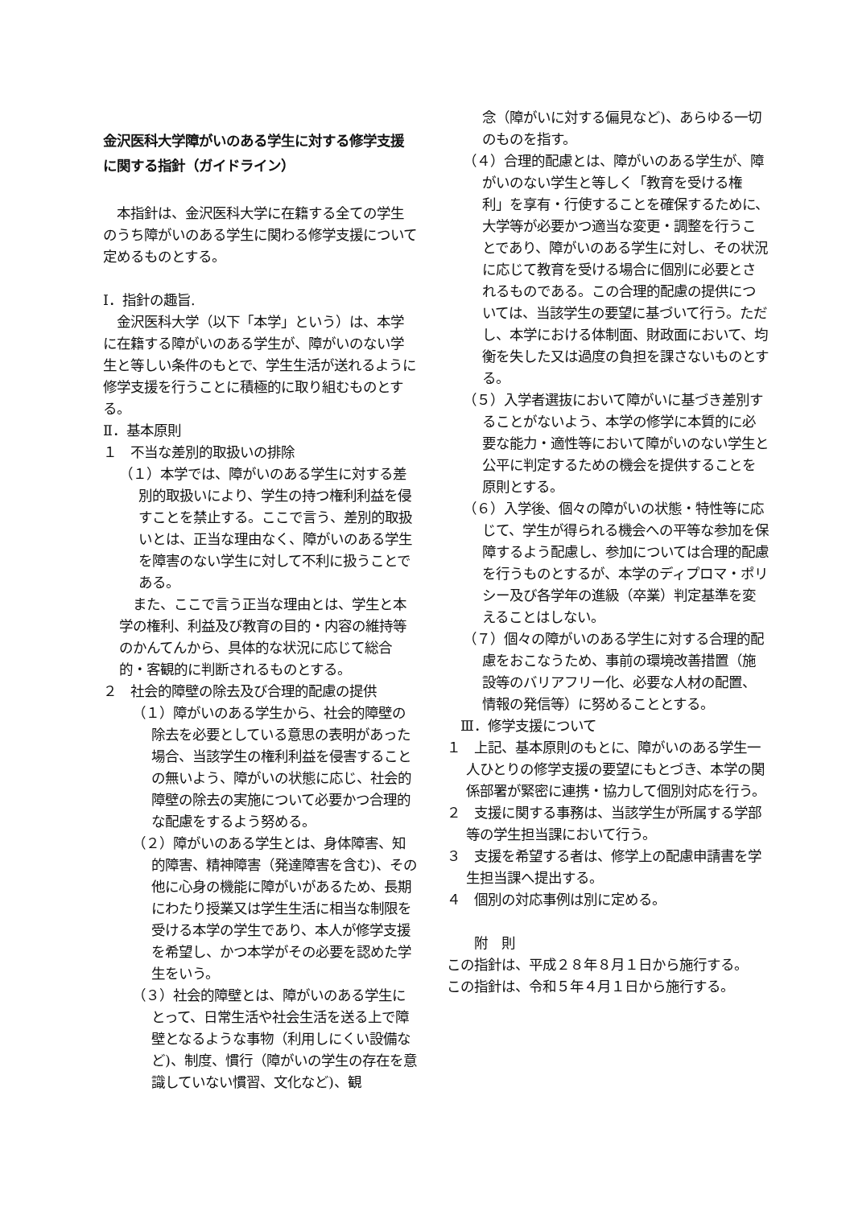金沢医科大学障がいのある学生に対する修学支援に関する指針（ガイドライン）
　本指針は、金沢医科大学に在籍する全ての学生のうち障がいのある学生に関わる修学支援について定めるものとする。
Ⅰ．指針の趣旨.
　金沢医科大学（以下「本学」という）は、本学に在籍する障がいのある学生が、障がいのない学生と等しい条件のもとで、学生生活が送れるように修学支援を行うことに積極的に取り組むものとする。
Ⅱ．基本原則
１　不当な差別的取扱いの排除
（１）本学では、障がいのある学生に対する差別的取扱いにより、学生の持つ権利利益を侵すことを禁止する。ここで言う、差別的取扱いとは、正当な理由なく、障がいのある学生を障害のない学生に対して不利に扱うことである。
　また、ここで言う正当な理由とは、学生と本学の権利、利益及び教育の目的・内容の維持等のかんてんから、具体的な状況に応じて総合的・客観的に判断されるものとする。
２　社会的障壁の除去及び合理的配慮の提供
（１）障がいのある学生から、社会的障壁の除去を必要としている意思の表明があった場合、当該学生の権利利益を侵害することの無いよう、障がいの状態に応じ、社会的障壁の除去の実施について必要かつ合理的な配慮をするよう努める。
（２）障がいのある学生とは、身体障害、知的障害、精神障害（発達障害を含む)、その他に心身の機能に障がいがあるため、長期にわたり授業又は学生生活に相当な制限を受ける本学の学生であり、本人が修学支援を希望し、かつ本学がその必要を認めた学生をいう。
（３）社会的障壁とは、障がいのある学生にとって、日常生活や社会生活を送る上で障壁となるような事物（利用しにくい設備など)、制度、慣行（障がいの学生の存在を意識していない慣習、文化など)、観
念（障がいに対する偏見など)、あらゆる一切のものを指す。
（４）合理的配慮とは、障がいのある学生が、障がいのない学生と等しく「教育を受ける権利」を享有・行使することを確保するために、大学等が必要かつ適当な変更・調整を行うことであり、障がいのある学生に対し、その状況に応じて教育を受ける場合に個別に必要とされるものである。この合理的配慮の提供については、当該学生の要望に基づいて行う。ただし、本学における体制面、財政面において、均衡を失した又は過度の負担を課さないものとする。
（５）入学者選抜において障がいに基づき差別することがないよう、本学の修学に本質的に必要な能力・適性等において障がいのない学生と公平に判定するための機会を提供することを原則とする。
（６）入学後、個々の障がいの状態・特性等に応じて、学生が得られる機会への平等な参加を保障するよう配慮し、参加については合理的配慮を行うものとするが、本学のディプロマ・ポリシー及び各学年の進級（卒業）判定基準を変えることはしない。
（７）個々の障がいのある学生に対する合理的配慮をおこなうため、事前の環境改善措置（施設等のバリアフリー化、必要な人材の配置、情報の発信等）に努めることとする。
　Ⅲ．修学支援について
１　上記、基本原則のもとに、障がいのある学生一人ひとりの修学支援の要望にもとづき、本学の関係部署が緊密に連携・協力して個別対応を行う。
２　支援に関する事務は、当該学生が所属する学部等の学生担当課において行う。
３　支援を希望する者は、修学上の配慮申請書を学生担当課へ提出する。
４　個別の対応事例は別に定める。
　　附　則
この指針は、平成２８年８月１日から施行する。
この指針は、令和５年４月１日から施行する。